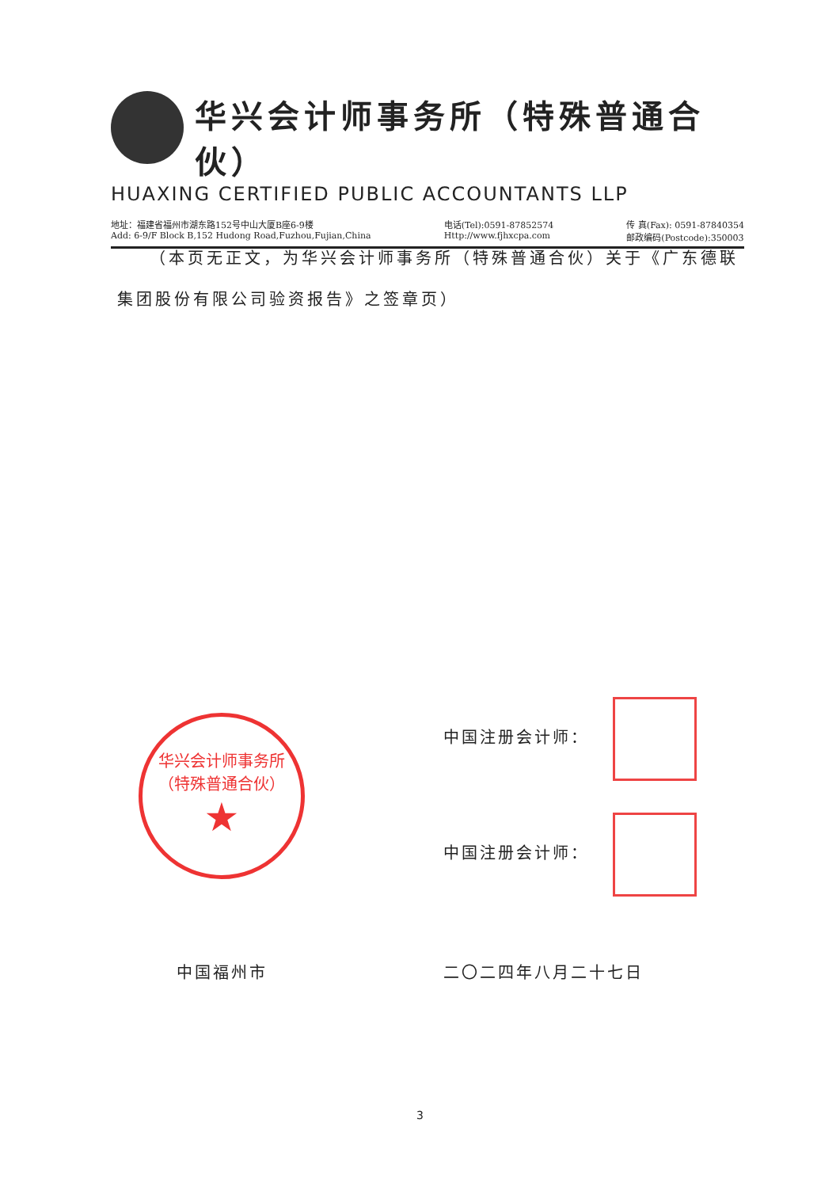华兴会计师事务所（特殊普通合伙）
HUAXING CERTIFIED PUBLIC ACCOUNTANTS LLP
地址：福建省福州市湖东路152号中山大厦B座6-9楼
Add: 6-9/F Block B,152 Hudong Road,Fuzhou,Fujian,China
电话(Tel):0591-87852574
Http://www.fjhxcpa.com
传 真(Fax): 0591-87840354
邮政编码(Postcode):350003
（本页无正文，为华兴会计师事务所（特殊普通合伙）关于《广东德联集团股份有限公司验资报告》之签章页）
华兴会计师事务所
（特殊普通合伙）
★
中国注册会计师：
中国注册会计师：
中国福州市 二〇二四年八月二十七日
3